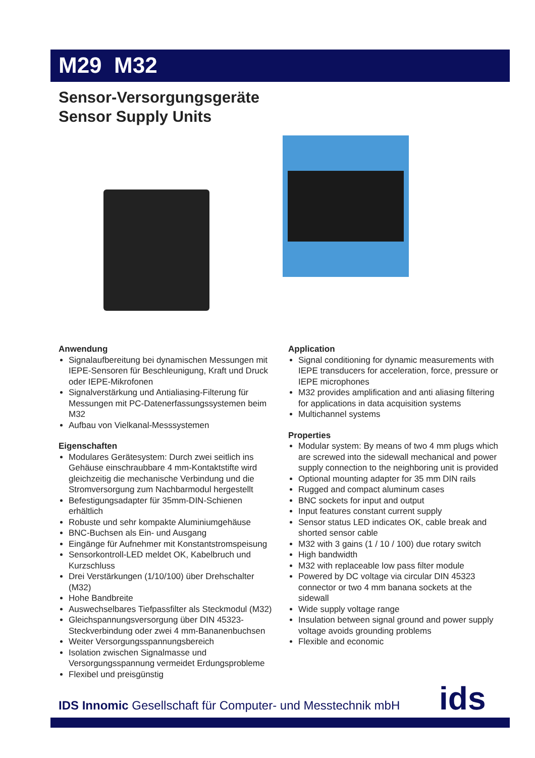M29 M32
Sensor-Versorgungsgeräte
Sensor Supply Units
Anwendung
Signalaufbereitung bei dynamischen Messungen mit IEPE-Sensoren für Beschleunigung, Kraft und Druck oder IEPE-Mikrofonen
Signalverstärkung und Antialiasing-Filterung für Messungen mit PC-Datenerfassungssystemen beim M32
Aufbau von Vielkanal-Messsystemen
Eigenschaften
Modulares Gerätesystem: Durch zwei seitlich ins Gehäuse einschraubbare 4 mm-Kontaktstifte wird gleichzeitig die mechanische Verbindung und die Stromversorgung zum Nachbarmodul hergestellt
Befestigungsadapter für 35mm-DIN-Schienen erhältlich
Robuste und sehr kompakte Aluminiumgehäuse
BNC-Buchsen als Ein- und Ausgang
Eingänge für Aufnehmer mit Konstantstromspeisung
Sensorkontroll-LED meldet OK, Kabelbruch und Kurzschluss
Drei Verstärkungen (1/10/100) über Drehschalter (M32)
Hohe Bandbreite
Auswechselbares Tiefpassfilter als Steckmodul (M32)
Gleichspannungsversorgung über DIN 45323-Steckverbindung oder zwei 4 mm-Bananenbuchsen
Weiter Versorgungsspannungsbereich
Isolation zwischen Signalmasse und Versorgungsspannung vermeidet Erdungsprobleme
Flexibel und preisgünstig
Application
Signal conditioning for dynamic measurements with IEPE transducers for acceleration, force, pressure or IEPE microphones
M32 provides amplification and anti aliasing filtering for applications in data acquisition systems
Multichannel systems
Properties
Modular system: By means of two 4 mm plugs which are screwed into the sidewall mechanical and power supply connection to the neighboring unit is provided
Optional mounting adapter for 35 mm DIN rails
Rugged and compact aluminum cases
BNC sockets for input and output
Input features constant current supply
Sensor status LED indicates OK, cable break and shorted sensor cable
M32 with 3 gains (1 / 10 / 100) due rotary switch
High bandwidth
M32 with replaceable low pass filter module
Powered by DC voltage via circular DIN 45323 connector or two 4 mm banana sockets at the sidewall
Wide supply voltage range
Insulation between signal ground and power supply voltage avoids grounding problems
Flexible and economic
IDS Innomic Gesellschaft für Computer- und Messtechnik mbH
ids